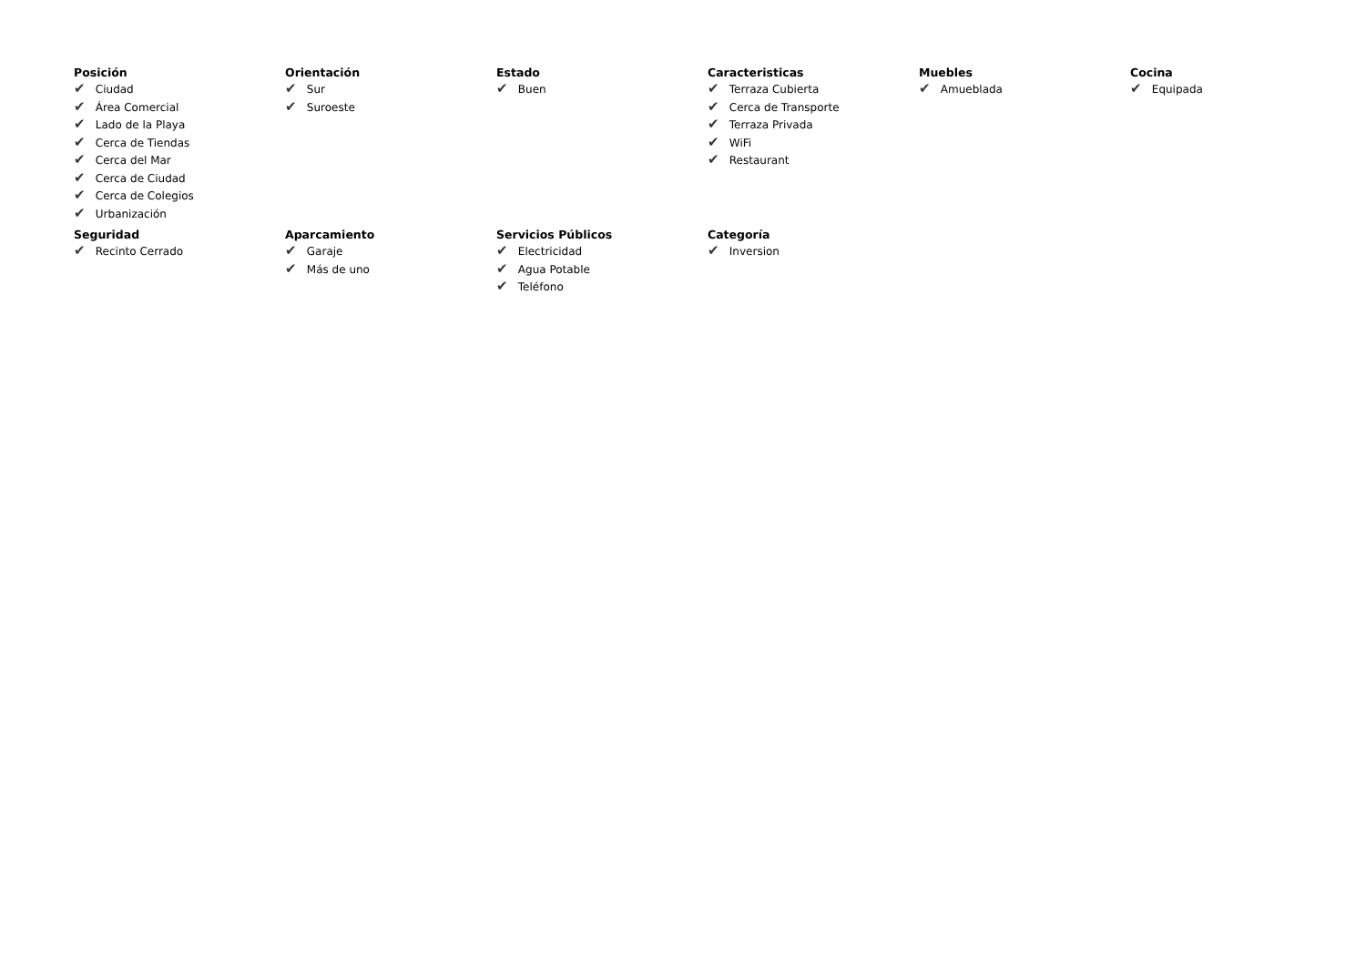Posición
✔ Ciudad
✔ Área Comercial
✔ Lado de la Playa
✔ Cerca de Tiendas
✔ Cerca del Mar
✔ Cerca de Ciudad
✔ Cerca de Colegios
✔ Urbanización
Orientación
✔ Sur
✔ Suroeste
Estado
✔ Buen
Caracteristicas
✔ Terraza Cubierta
✔ Cerca de Transporte
✔ Terraza Privada
✔ WiFi
✔ Restaurant
Muebles
✔ Amueblada
Cocina
✔ Equipada
Seguridad
✔ Recinto Cerrado
Aparcamiento
✔ Garaje
✔ Más de uno
Servicios Públicos
✔ Electricidad
✔ Agua Potable
✔ Teléfono
Categoría
✔ Inversion